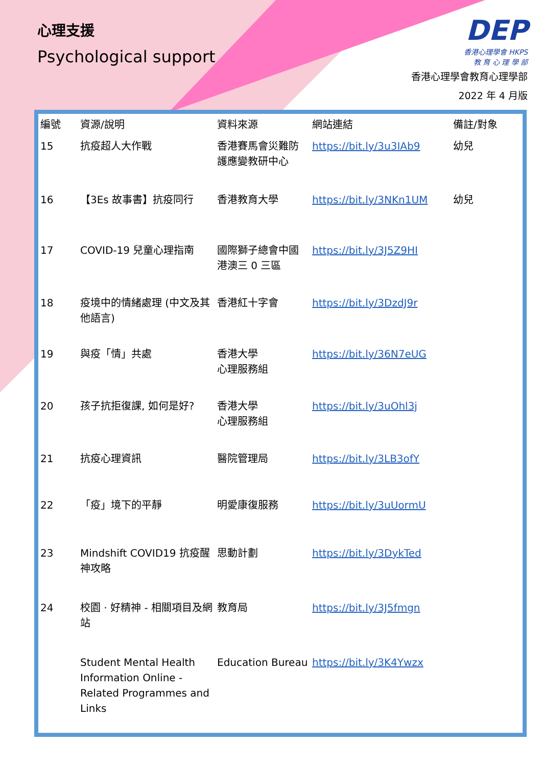心理支援
Psychological support
DEP
香港心理學會 HKPS
教 育 心 理 學 部
香港心理學會教育心理學部
2022 年 4 月版
| 編號 | 資源/說明 | 資料來源 | 網站連結 | 備註/對象 |
| --- | --- | --- | --- | --- |
| 15 | 抗疫超人大作戰 | 香港賽馬會災難防護應變教研中心 | https://bit.ly/3u3IAb9 | 幼兒 |
| 16 | 【3Es 故事書】抗疫同行 | 香港教育大學 | https://bit.ly/3NKn1UM | 幼兒 |
| 17 | COVID-19 兒童心理指南 | 國際獅子總會中國港澳三 0 三區 | https://bit.ly/3J5Z9HI | |
| 18 | 疫境中的情緒處理 (中文及其他語言) | 香港紅十字會 | https://bit.ly/3DzdJ9r | |
| 19 | 與疫「情」共處 | 香港大學 心理服務組 | https://bit.ly/36N7eUG | |
| 20 | 孩子抗拒復課, 如何是好? | 香港大學 心理服務組 | https://bit.ly/3uOhl3j | |
| 21 | 抗疫心理資訊 | 醫院管理局 | https://bit.ly/3LB3ofY | |
| 22 | 「疫」境下的平靜 | 明愛康復服務 | https://bit.ly/3uUormU | |
| 23 | Mindshift COVID19 抗疫醒神攻略 | 思動計劃 | https://bit.ly/3DykTed | |
| 24 | 校園 · 好精神 - 相關項目及網站 | 教育局 | https://bit.ly/3J5fmgn | |
| | Student Mental Health Information Online - Related Programmes and Links | Education Bureau | https://bit.ly/3K4Ywzx | |